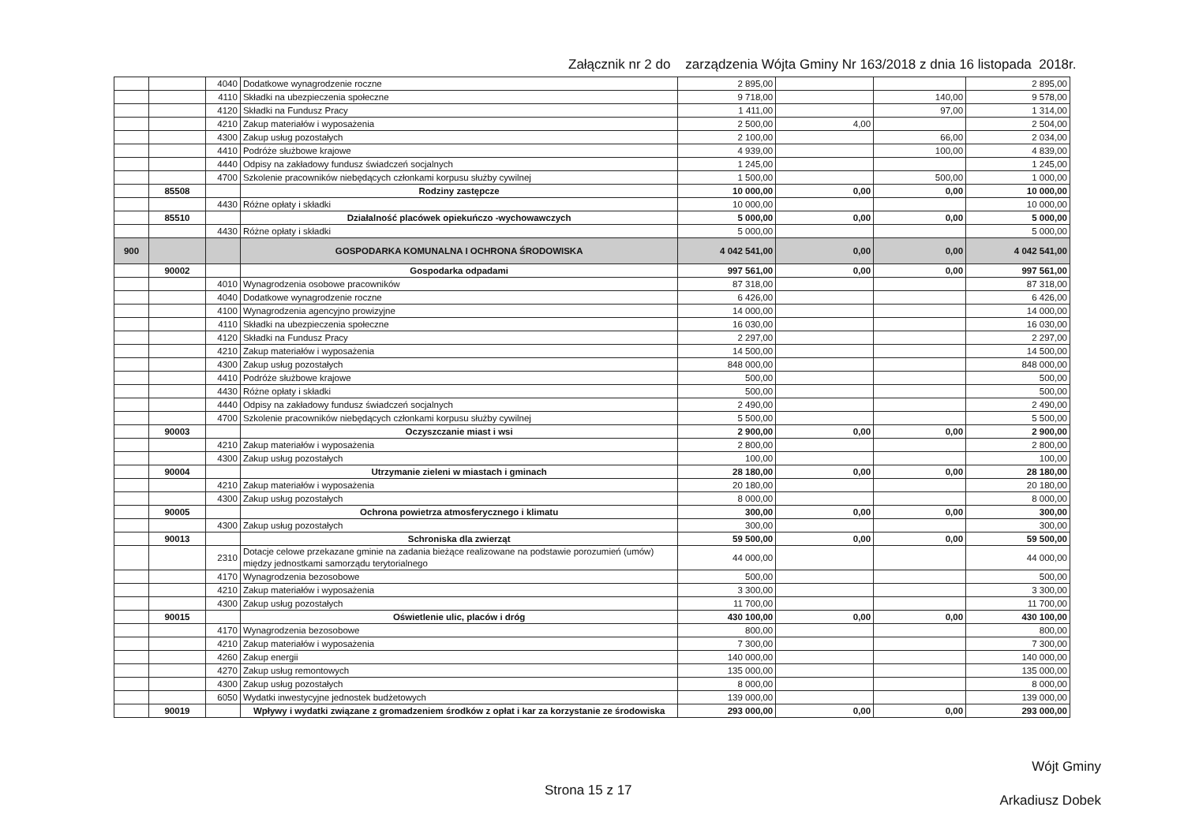Załącznik nr 2 do zarządzenia Wójta Gminy Nr 163/2018 z dnia 16 listopada 2018r.
| | | 4040 | Dodatkowe wynagrodzenie roczne | 2 895,00 | | | 2 895,00 |
| | | 4110 | Składki na ubezpieczenia społeczne | 9 718,00 | | 140,00 | 9 578,00 |
| | | 4120 | Składki na Fundusz Pracy | 1 411,00 | | 97,00 | 1 314,00 |
| | | 4210 | Zakup materiałów i wyposażenia | 2 500,00 | 4,00 | | 2 504,00 |
| | | 4300 | Zakup usług pozostałych | 2 100,00 | | 66,00 | 2 034,00 |
| | | 4410 | Podróże służbowe krajowe | 4 939,00 | | 100,00 | 4 839,00 |
| | | 4440 | Odpisy na zakładowy fundusz świadczeń socjalnych | 1 245,00 | | | 1 245,00 |
| | | 4700 | Szkolenie pracowników niebędących członkami korpusu służby cywilnej | 1 500,00 | | 500,00 | 1 000,00 |
| | 85508 | | Rodziny zastępcze | 10 000,00 | 0,00 | 0,00 | 10 000,00 |
| | | 4430 | Różne opłaty i składki | 10 000,00 | | | 10 000,00 |
| | 85510 | | Działalność placówek opiekuńczo -wychowawczych | 5 000,00 | 0,00 | 0,00 | 5 000,00 |
| | | 4430 | Różne opłaty i składki | 5 000,00 | | | 5 000,00 |
| 900 | | | GOSPODARKA KOMUNALNA I OCHRONA ŚRODOWISKA | 4 042 541,00 | 0,00 | 0,00 | 4 042 541,00 |
| | 90002 | | Gospodarka odpadami | 997 561,00 | 0,00 | 0,00 | 997 561,00 |
| | | 4010 | Wynagrodzenia osobowe pracowników | 87 318,00 | | | 87 318,00 |
| | | 4040 | Dodatkowe wynagrodzenie roczne | 6 426,00 | | | 6 426,00 |
| | | 4100 | Wynagrodzenia agencyjno prowizyjne | 14 000,00 | | | 14 000,00 |
| | | 4110 | Składki na ubezpieczenia społeczne | 16 030,00 | | | 16 030,00 |
| | | 4120 | Składki na Fundusz Pracy | 2 297,00 | | | 2 297,00 |
| | | 4210 | Zakup materiałów i wyposażenia | 14 500,00 | | | 14 500,00 |
| | | 4300 | Zakup usług pozostałych | 848 000,00 | | | 848 000,00 |
| | | 4410 | Podróże służbowe krajowe | 500,00 | | | 500,00 |
| | | 4430 | Różne opłaty i składki | 500,00 | | | 500,00 |
| | | 4440 | Odpisy na zakładowy fundusz świadczeń socjalnych | 2 490,00 | | | 2 490,00 |
| | | 4700 | Szkolenie pracowników niebędących członkami korpusu służby cywilnej | 5 500,00 | | | 5 500,00 |
| | 90003 | | Oczyszczanie miast i wsi | 2 900,00 | 0,00 | 0,00 | 2 900,00 |
| | | 4210 | Zakup materiałów i wyposażenia | 2 800,00 | | | 2 800,00 |
| | | 4300 | Zakup usług pozostałych | 100,00 | | | 100,00 |
| | 90004 | | Utrzymanie zieleni w miastach i gminach | 28 180,00 | 0,00 | 0,00 | 28 180,00 |
| | | 4210 | Zakup materiałów i wyposażenia | 20 180,00 | | | 20 180,00 |
| | | 4300 | Zakup usług pozostałych | 8 000,00 | | | 8 000,00 |
| | 90005 | | Ochrona powietrza atmosferycznego i klimatu | 300,00 | 0,00 | 0,00 | 300,00 |
| | | 4300 | Zakup usług pozostałych | 300,00 | | | 300,00 |
| | 90013 | | Schroniska dla zwierząt | 59 500,00 | 0,00 | 0,00 | 59 500,00 |
| | | 2310 | Dotacje celowe przekazane gminie na zadania bieżące realizowane na podstawie porozumień (umów) między jednostkami samorządu terytorialnego | 44 000,00 | | | 44 000,00 |
| | | 4170 | Wynagrodzenia bezosobowe | 500,00 | | | 500,00 |
| | | 4210 | Zakup materiałów i wyposażenia | 3 300,00 | | | 3 300,00 |
| | | 4300 | Zakup usług pozostałych | 11 700,00 | | | 11 700,00 |
| | 90015 | | Oświetlenie ulic, placów i dróg | 430 100,00 | 0,00 | 0,00 | 430 100,00 |
| | | 4170 | Wynagrodzenia bezosobowe | 800,00 | | | 800,00 |
| | | 4210 | Zakup materiałów i wyposażenia | 7 300,00 | | | 7 300,00 |
| | | 4260 | Zakup energii | 140 000,00 | | | 140 000,00 |
| | | 4270 | Zakup usług remontowych | 135 000,00 | | | 135 000,00 |
| | | 4300 | Zakup usług pozostałych | 8 000,00 | | | 8 000,00 |
| | | 6050 | Wydatki inwestycyjne jednostek budżetowych | 139 000,00 | | | 139 000,00 |
| | 90019 | | Wpływy i wydatki związane z gromadzeniem środków z opłat i kar za korzystanie ze środowiska | 293 000,00 | 0,00 | 0,00 | 293 000,00 |
Wójt Gminy
Arkadiusz Dobek
Strona 15 z 17